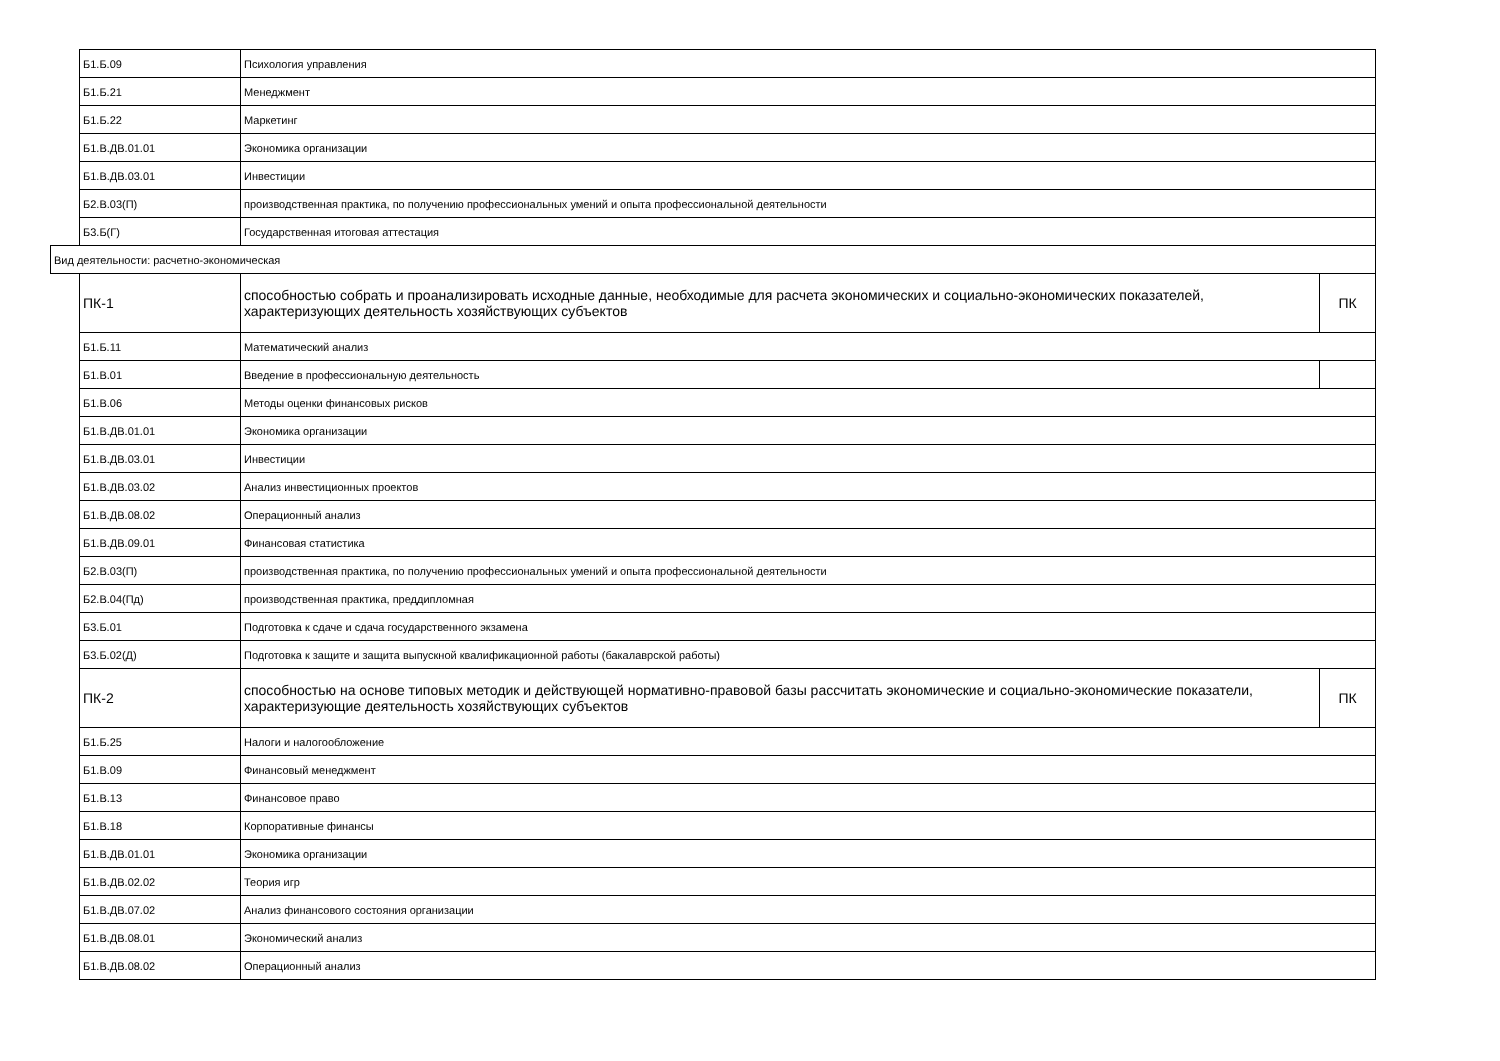| | Б1.Б.09 | Психология управления | |
| | Б1.Б.21 | Менеджмент | |
| | Б1.Б.22 | Маркетинг | |
| | Б1.В.ДВ.01.01 | Экономика организации | |
| | Б1.В.ДВ.03.01 | Инвестиции | |
| | Б2.В.03(П) | производственная практика, по получению профессиональных умений и опыта профессиональной деятельности | |
| | Б3.Б(Г) | Государственная итоговая аттестация | |
| Вид деятельности: расчетно-экономическая | | | |
| | ПК-1 | способностью собрать и проанализировать исходные данные, необходимые для расчета экономических и социально-экономических показателей, характеризующих деятельность хозяйствующих субъектов | ПК |
| | Б1.Б.11 | Математический анализ | |
| | Б1.В.01 | Введение в профессиональную деятельность | |
| | Б1.В.06 | Методы оценки финансовых рисков | |
| | Б1.В.ДВ.01.01 | Экономика организации | |
| | Б1.В.ДВ.03.01 | Инвестиции | |
| | Б1.В.ДВ.03.02 | Анализ инвестиционных проектов | |
| | Б1.В.ДВ.08.02 | Операционный анализ | |
| | Б1.В.ДВ.09.01 | Финансовая статистика | |
| | Б2.В.03(П) | производственная практика, по получению профессиональных умений и опыта профессиональной деятельности | |
| | Б2.В.04(Пд) | производственная практика, преддипломная | |
| | Б3.Б.01 | Подготовка к сдаче и сдача государственного экзамена | |
| | Б3.Б.02(Д) | Подготовка к защите и защита выпускной квалификационной работы (бакалаврской работы) | |
| | ПК-2 | способностью на основе типовых методик и действующей нормативно-правовой базы рассчитать экономические и социально-экономические показатели, характеризующие деятельность хозяйствующих субъектов | ПК |
| | Б1.Б.25 | Налоги и налогообложение | |
| | Б1.В.09 | Финансовый менеджмент | |
| | Б1.В.13 | Финансовое право | |
| | Б1.В.18 | Корпоративные финансы | |
| | Б1.В.ДВ.01.01 | Экономика организации | |
| | Б1.В.ДВ.02.02 | Теория игр | |
| | Б1.В.ДВ.07.02 | Анализ финансового состояния организации | |
| | Б1.В.ДВ.08.01 | Экономический анализ | |
| | Б1.В.ДВ.08.02 | Операционный анализ | |